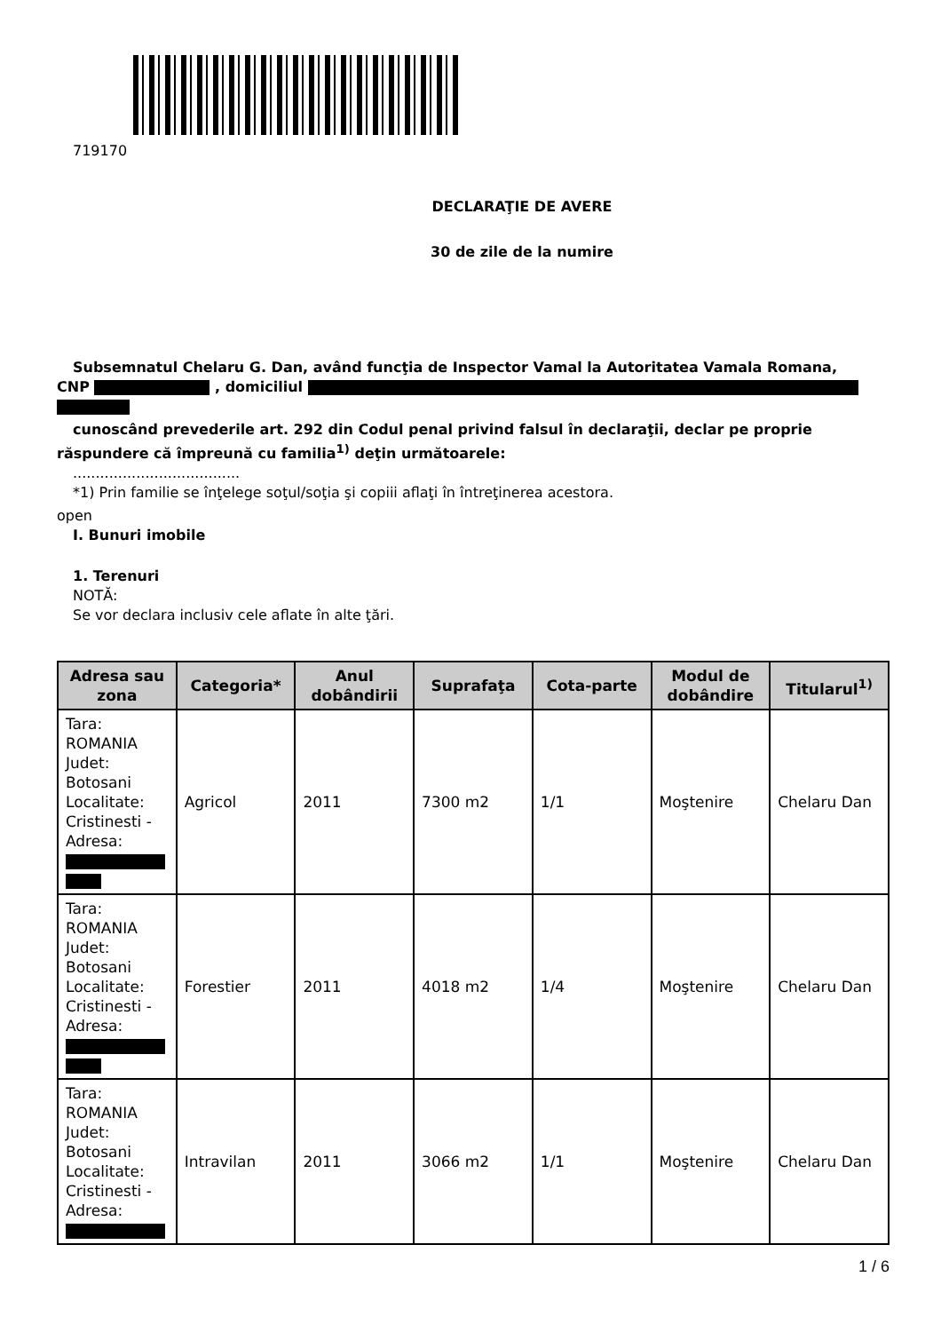719170
DECLARAŢIE DE AVERE
30 de zile de la numire
Subsemnatul Chelaru G. Dan, având funcţia de Inspector Vamal la Autoritatea Vamala Romana,
CNP , domiciliul
cunoscând prevederile art. 292 din Codul penal privind falsul în declaraţii, declar pe proprie
răspundere că împreună cu familia<sup>1)</sup> deţin următoarele:
.....................................
*1) Prin familie se înţelege soţul/soţia şi copiii aflaţi în întreţinerea acestora.
open
I. Bunuri imobile
1. Terenuri
NOTĂ:
Se vor declara inclusiv cele aflate în alte ţări.
| Adresa sau zona | Categoria* | Anul dobândirii | Suprafaţa | Cota-parte | Modul de dobândire | Titularul<sup>1)</sup> |
| --- | --- | --- | --- | --- | --- | --- |
| Tara: ROMANIA Judet: Botosani Localitate: Cristinesti - Adresa: | Agricol | 2011 | 7300 m2 | 1/1 | Moştenire | Chelaru Dan |
| Tara: ROMANIA Judet: Botosani Localitate: Cristinesti - Adresa: | Forestier | 2011 | 4018 m2 | 1/4 | Moştenire | Chelaru Dan |
| Tara: ROMANIA Judet: Botosani Localitate: Cristinesti - Adresa: | Intravilan | 2011 | 3066 m2 | 1/1 | Moştenire | Chelaru Dan |
1 / 6